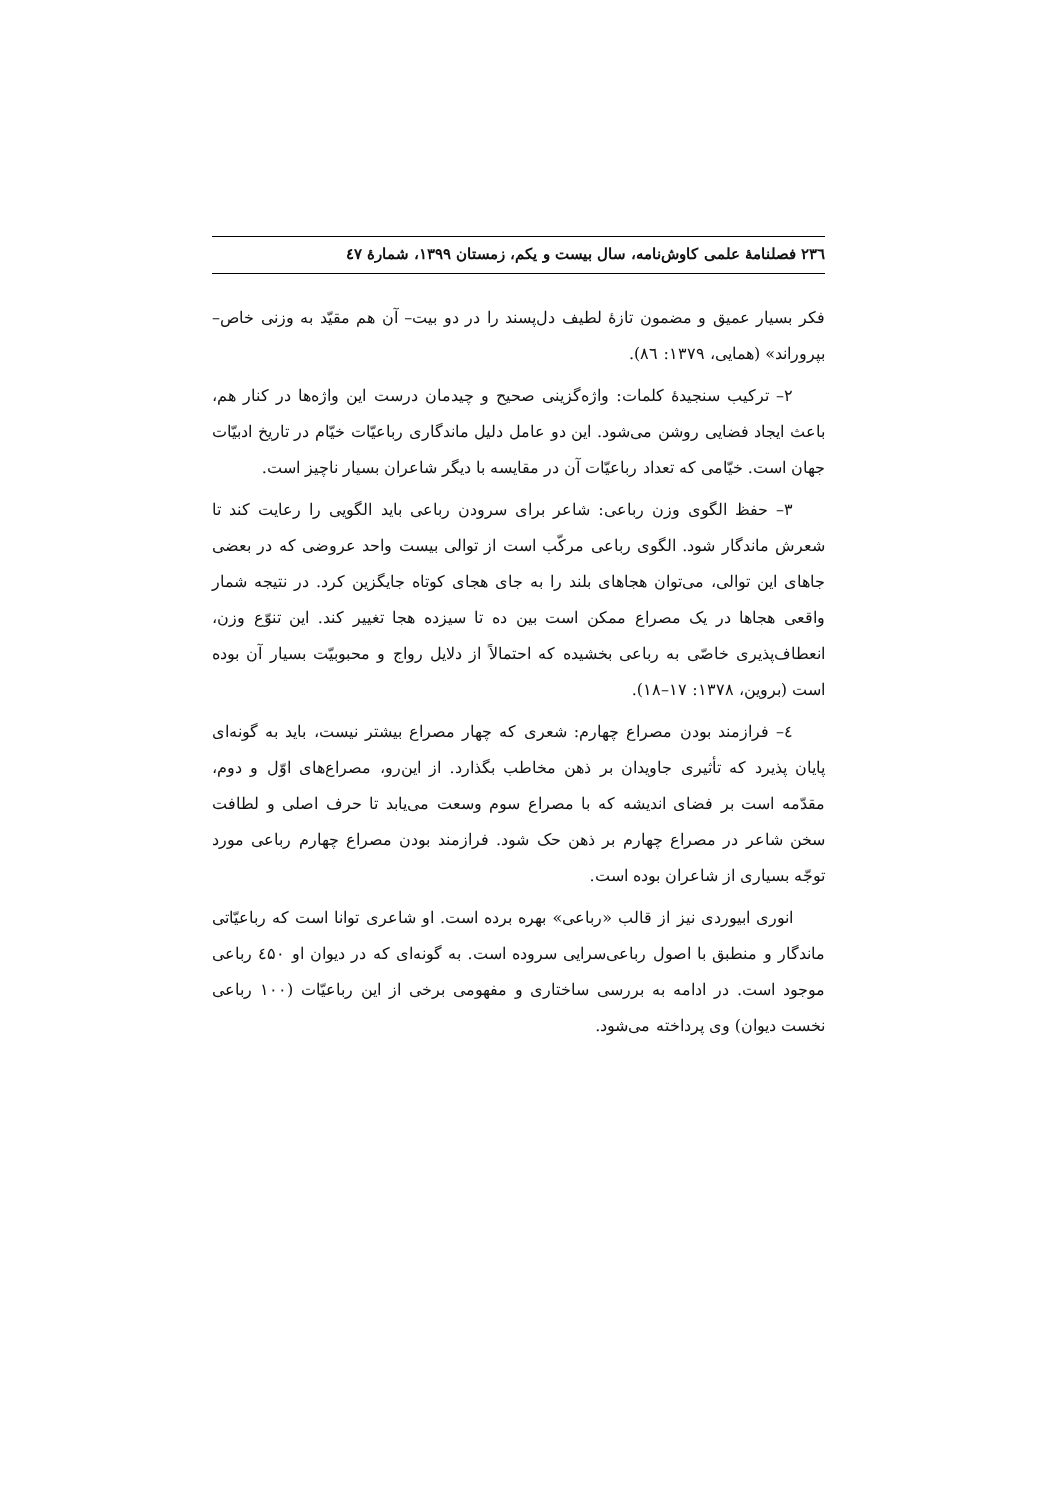۲۳٦ فصلنامهٔ علمی کاوش‌نامه، سال بیست و یکم، زمستان ۱۳۹۹، شمارهٔ ٤۷
فکر بسیار عمیق و مضمون تازهٔ لطیف دل‌پسند را در دو بیت– آن هم مقیّد به وزنی خاص– بپروراند» (همایی، ۱۳۷۹: ۸٦).
۲– ترکیب سنجیدهٔ کلمات: واژه‌گزینی صحیح و چیدمان درست این واژه‌ها در کنار هم، باعث ایجاد فضایی روشن می‌شود. این دو عامل دلیل ماندگاری رباعیّات خیّام در تاریخ ادبیّات جهان است. خیّامی که تعداد رباعیّات آن در مقایسه با دیگر شاعران بسیار ناچیز است.
۳– حفظ الگوی وزن رباعی: شاعر برای سرودن رباعی باید الگویی را رعایت کند تا شعرش ماندگار شود. الگوی رباعی مرکّب است از توالی بیست واحد عروضی که در بعضی جاهای این توالی، می‌توان هجاهای بلند را به جای هجای کوتاه جایگزین کرد. در نتیجه شمار واقعی هجاها در یک مصراع ممکن است بین ده تا سیزده هجا تغییر کند. این تنوّع وزن، انعطاف‌پذیری خاصّی به رباعی بخشیده که احتمالاً از دلایل رواج و محبوبیّت بسیار آن بوده است (بروین، ۱۳۷۸: ۱۷–۱۸).
٤– فرازمند بودن مصراع چهارم: شعری که چهار مصراع بیشتر نیست، باید به گونه‌ای پایان پذیرد که تأثیری جاویدان بر ذهن مخاطب بگذارد. از این‌رو، مصراع‌های اوّل و دوم، مقدّمه است بر فضای اندیشه که با مصراع سوم وسعت می‌یابد تا حرف اصلی و لطافت سخن شاعر در مصراع چهارم بر ذهن حک شود. فرازمند بودن مصراع چهارم رباعی مورد توجّه بسیاری از شاعران بوده است.
انوری ابیوردی نیز از قالب «رباعی» بهره برده است. او شاعری توانا است که رباعیّاتی ماندگار و منطبق با اصول رباعی‌سرایی سروده است. به گونه‌ای که در دیوان او ٤۵۰ رباعی موجود است. در ادامه به بررسی ساختاری و مفهومی برخی از این رباعیّات (۱۰۰ رباعی نخست دیوان) وی پرداخته می‌شود.